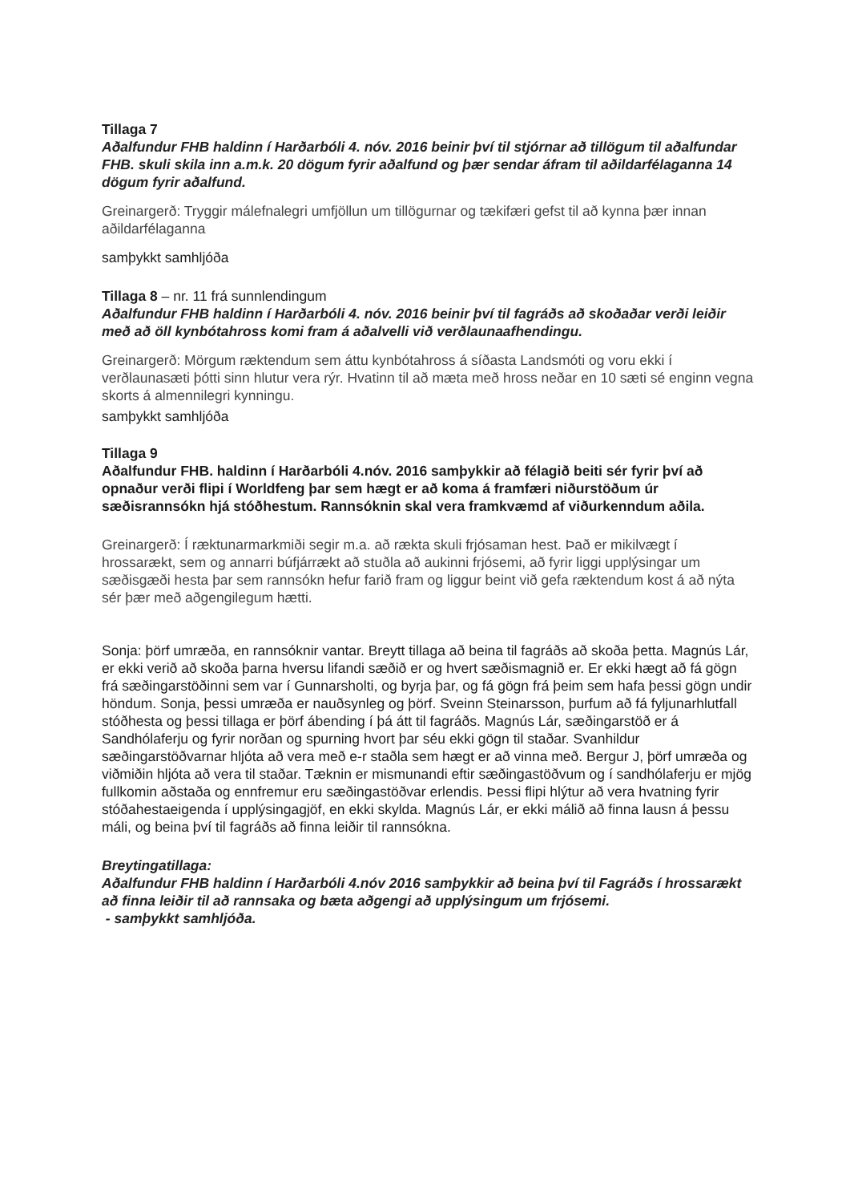Tillaga 7
Aðalfundur FHB haldinn í Harðarbóli 4. nóv. 2016 beinir því til stjórnar að tillögum til aðalfundar FHB. skuli skila inn a.m.k. 20 dögum fyrir aðalfund og þær sendar áfram til aðildarfélaganna 14 dögum fyrir aðalfund.
Greinargerð: Tryggir málefnalegri umfjöllun um tillögurnar og tækifæri gefst til að kynna þær innan aðildarfélaganna
samþykkt samhljóða
Tillaga 8 – nr. 11 frá sunnlendingum
Aðalfundur FHB haldinn í Harðarbóli 4. nóv. 2016 beinir því til fagráðs að skoðaðar verði leiðir með að öll kynbótahross komi fram á aðalvelli við verðlaunaafhendingu.
Greinargerð: Mörgum ræktendum sem áttu kynbótahross á síðasta Landsmóti og voru ekki í verðlaunasæti þótti sinn hlutur vera rýr. Hvatinn til að mæta með hross neðar en 10 sæti sé enginn vegna skorts á almennilegri kynningu.
samþykkt samhljóða
Tillaga 9
Aðalfundur FHB. haldinn í Harðarbóli 4.nóv. 2016 samþykkir að félagið beiti sér fyrir því að opnaður verði flipi í Worldfeng þar sem hægt er að koma á framfæri niðurstöðum úr sæðisrannsókn hjá stóðhestum. Rannsóknin skal vera framkvæmd af viðurkenndum aðila.
Greinargerð: Í ræktunarmarkmiði segir m.a. að rækta skuli frjósaman hest. Það er mikilvægt í hrossarækt, sem og annarri búfjárrækt að stuðla að aukinni frjósemi, að fyrir liggi upplýsingar um sæðisgæði hesta þar sem rannsókn hefur farið fram og liggur beint við gefa ræktendum kost á að nýta sér þær með aðgengilegum hætti.
Sonja: þörf umræða, en rannsóknir vantar. Breytt tillaga að beina til fagráðs að skoða þetta. Magnús Lár, er ekki verið að skoða þarna hversu lifandi sæðið er og hvert sæðismagnið er. Er ekki hægt að fá gögn frá sæðingarstöðinni sem var í Gunnarsholti, og byrja þar, og fá gögn frá þeim sem hafa þessi gögn undir höndum. Sonja, þessi umræða er nauðsynleg og þörf. Sveinn Steinarsson, þurfum að fá fyljunarhlutfall stóðhesta og þessi tillaga er þörf ábending í þá átt til fagráðs. Magnús Lár, sæðingarstöð er á Sandhólaferju og fyrir norðan og spurning hvort þar séu ekki gögn til staðar. Svanhildur sæðingarstöðvarnar hljóta að vera með e-r staðla sem hægt er að vinna með. Bergur J, þörf umræða og viðmiðin hljóta að vera til staðar. Tæknin er mismunandi eftir sæðingastöðvum og í sandhólaferju er mjög fullkomin aðstaða og ennfremur eru sæðingastöðvar erlendis. Þessi flipi hlýtur að vera hvatning fyrir stóðahestaeigenda í upplýsingagjöf, en ekki skylda. Magnús Lár, er ekki málið að finna lausn á þessu máli, og beina því til fagráðs að finna leiðir til rannsókna.
Breytingatillaga:
Aðalfundur FHB haldinn í Harðarbóli 4.nóv 2016 samþykkir að beina því til Fagráðs í hrossarækt að finna leiðir til að rannsaka og bæta aðgengi að upplýsingum um frjósemi.
- samþykkt samhljóða.